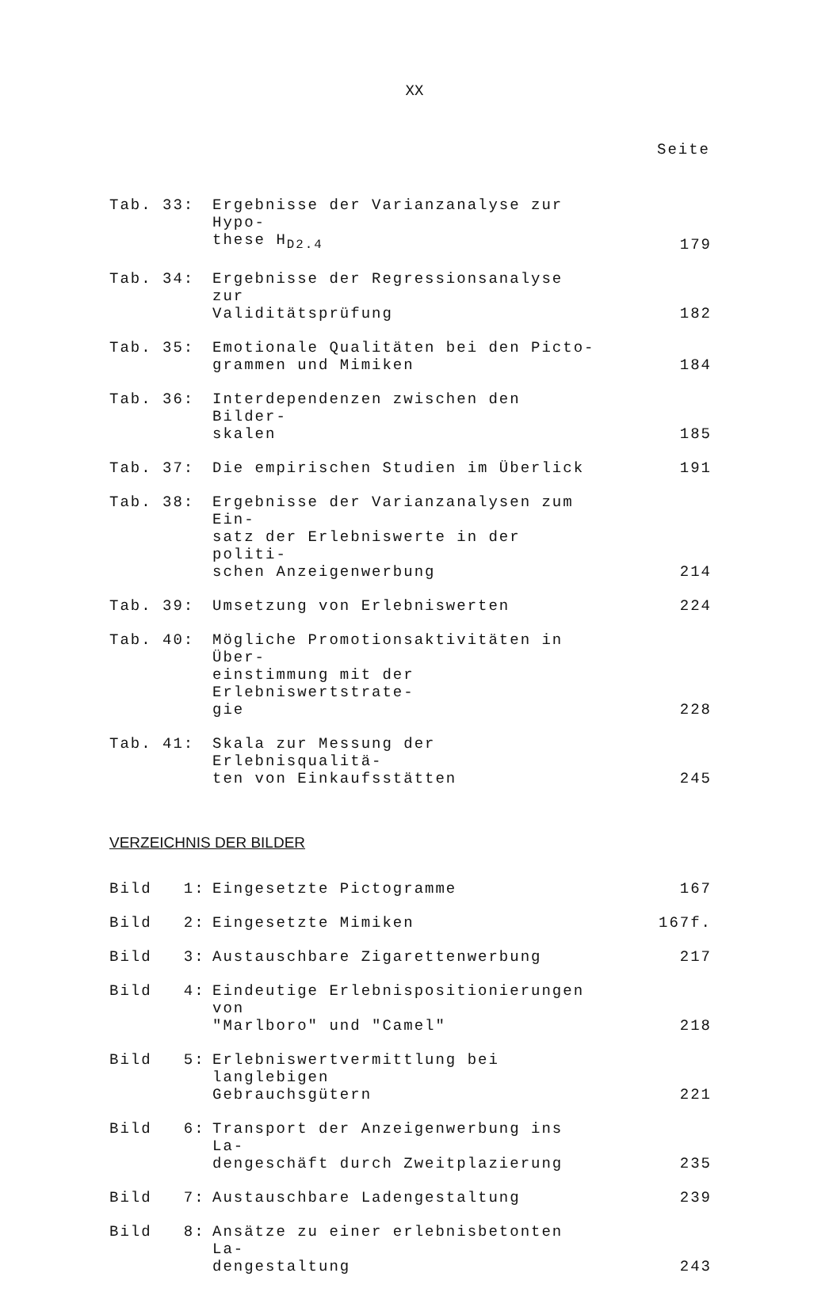XX
Seite
| Tab. 33: | Ergebnisse der Varianzanalyse zur Hypo- these H<sub>D2.4</sub> | 179 |
| Tab. 34: | Ergebnisse der Regressionsanalyse zur Validitätsprüfung | 182 |
| Tab. 35: | Emotionale Qualitäten bei den Picto- grammen und Mimiken | 184 |
| Tab. 36: | Interdependenzen zwischen den Bilder- skalen | 185 |
| Tab. 37: | Die empirischen Studien im Überlick | 191 |
| Tab. 38: | Ergebnisse der Varianzanalysen zum Ein- satz der Erlebniswerte in der politi- schen Anzeigenwerbung | 214 |
| Tab. 39: | Umsetzung von Erlebniswerten | 224 |
| Tab. 40: | Mögliche Promotionsaktivitäten in Über- einstimmung mit der Erlebniswertstrate- gie | 228 |
| Tab. 41: | Skala zur Messung der Erlebnisqualitä- ten von Einkaufsstätten | 245 |
VERZEICHNIS DER BILDER
| Bild 1: | Eingesetzte Pictogramme | 167 |
| Bild 2: | Eingesetzte Mimiken | 167f. |
| Bild 3: | Austauschbare Zigarettenwerbung | 217 |
| Bild 4: | Eindeutige Erlebnispositionierungen von "Marlboro" und "Camel" | 218 |
| Bild 5: | Erlebniswertvermittlung bei langlebigen Gebrauchsgütern | 221 |
| Bild 6: | Transport der Anzeigenwerbung ins La- dengeschäft durch Zweitplazierung | 235 |
| Bild 7: | Austauschbare Ladengestaltung | 239 |
| Bild 8: | Ansätze zu einer erlebnisbetonten La- dengestaltung | 243 |